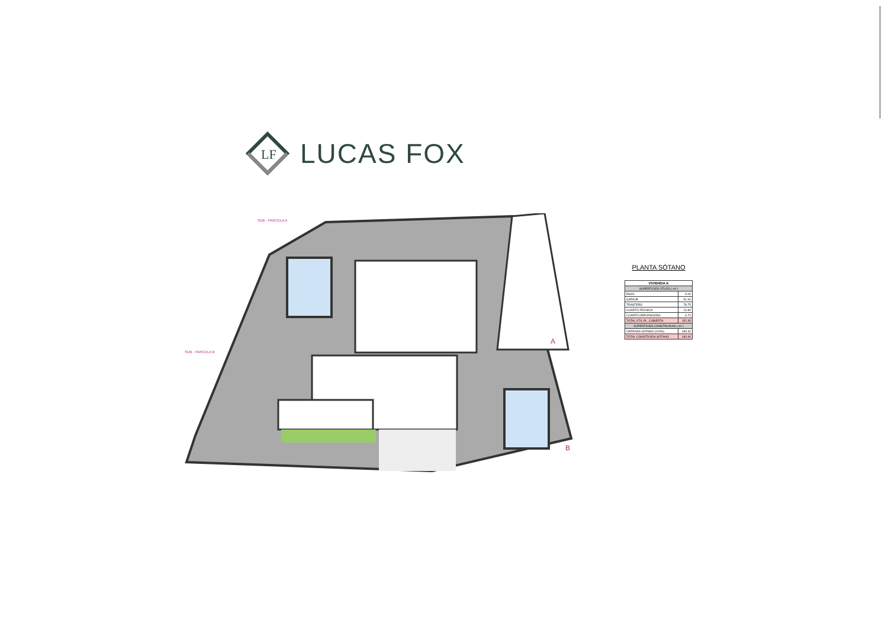LF
LUCAS FOX
SUB - PARCELA A
SUB - PARCELA B
A
B
PLANTA SÓTANO
| VIVIENDA A | |
| --- | --- |
| SUPERFICIES ÚTILES ( m² ) | |
| PASO | 5.00 |
| GARAJE | 51.00 |
| TRASTERO | 78.75 |
| CUARTO TÉCNICO | 10.90 |
| CUARTO DEPURADORA | 6.70 |
| TOTAL ÚTIL PL. CUBIERTA | 152.35 |
| SUPERFICIES CONSTRUIDAS ( m² ) | |
| CERRADA SÓTANO (100%) | 183.40 |
| TOTAL CONSTRUIDA SÓTANO | 183.40 |